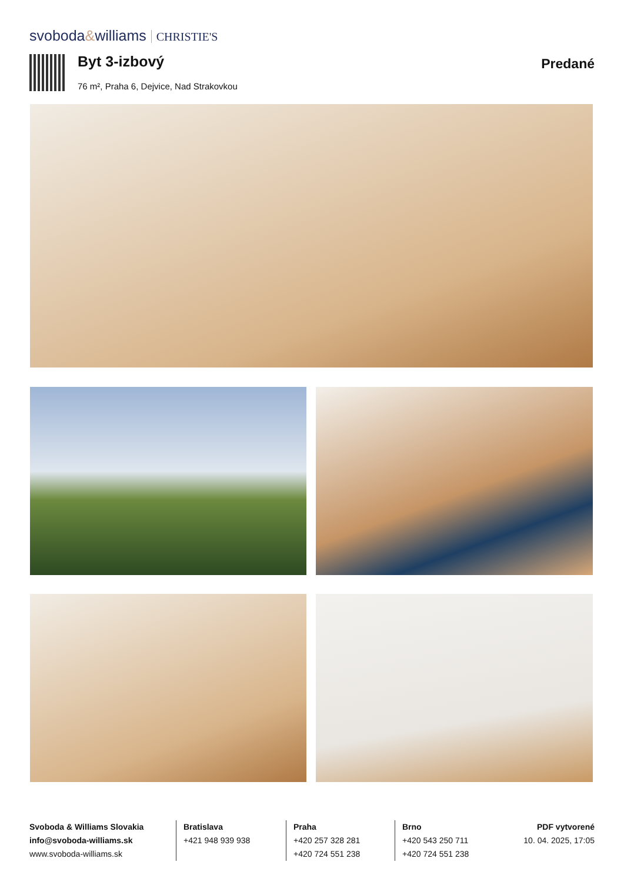svoboda&williams CHRISTIE'S
Byt 3-izbový
76 m², Praha 6, Dejvice, Nad Strakovkou
Predané
Svoboda & Williams Slovakia
info@svoboda-williams.sk
www.svoboda-williams.sk
Bratislava
+421 948 939 938
Praha
+420 257 328 281
+420 724 551 238
Brno
+420 543 250 711
+420 724 551 238
PDF vytvorené
10. 04. 2025, 17:05